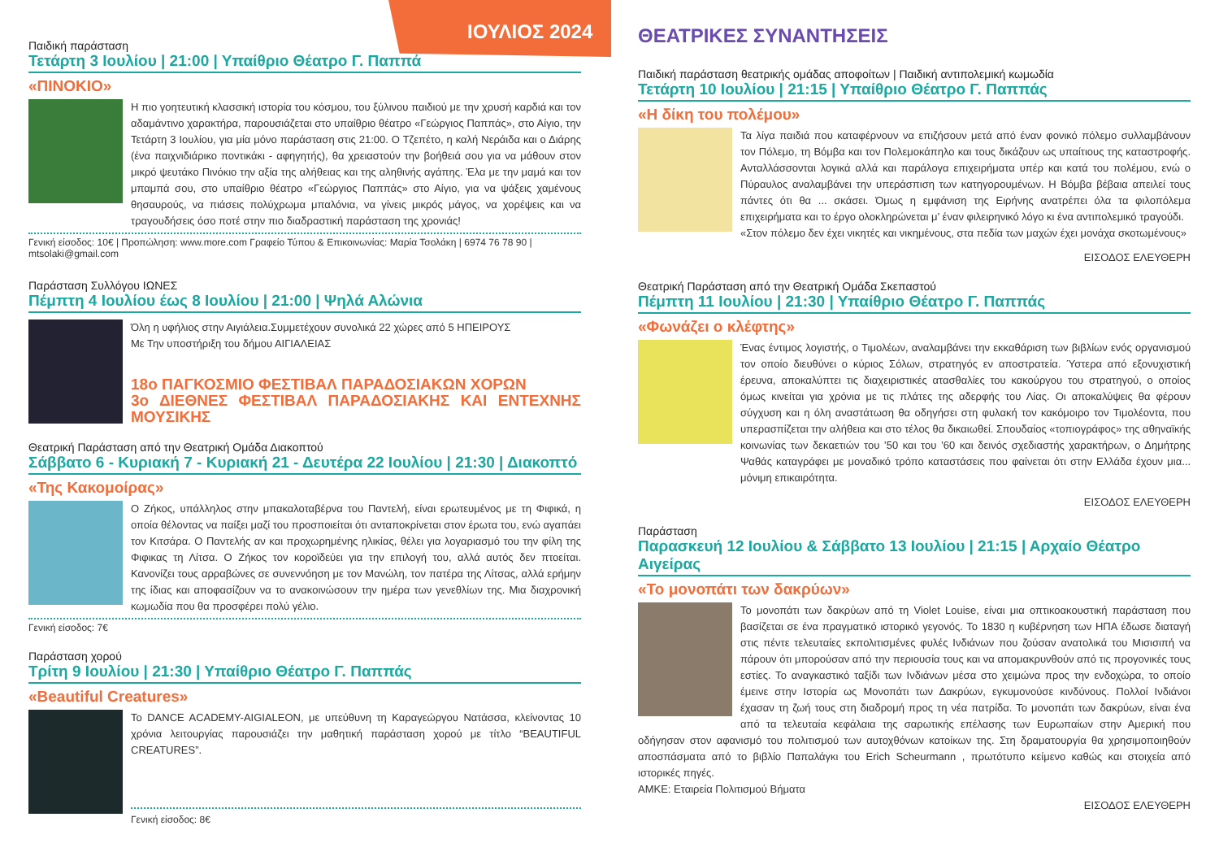ΙΟΥΛΙΟΣ 2024
Παιδική παράσταση
Τετάρτη 3 Ιουλίου | 21:00 | Υπαίθριο Θέατρο Γ. Παππά
«ΠΙΝΟΚΙΟ»
Η πιο γοητευτική κλασσική ιστορία του κόσμου, του ξύλινου παιδιού με την χρυσή καρδιά και τον αδαμάντινο χαρακτήρα, παρουσιάζεται στο υπαίθριο θέατρο «Γεώργιος Παππάς», στο Αίγιο, την Τετάρτη 3 Ιουλίου, για μία μόνο παράσταση στις 21:00. Ο Τζεπέτο, η καλή Νεράιδα και ο Διάρης (ένα παιχνιδιάρικο ποντικάκι - αφηγητής), θα χρειαστούν την βοήθειά σου για να μάθουν στον μικρό ψευτάκο Πινόκιο την αξία της αλήθειας και της αληθινής αγάπης. Έλα με την μαμά και τον μπαμπά σου, στο υπαίθριο θέατρο «Γεώργιος Παππάς» στο Αίγιο, για να ψάξεις χαμένους θησαυρούς, να πιάσεις πολύχρωμα μπαλόνια, να γίνεις μικρός μάγος, να χορέψεις και να τραγουδήσεις όσο ποτέ στην πιο διαδραστική παράσταση της χρονιάς!
Γενική είσοδος: 10€ | Προπώληση: www.more.com Γραφείο Τύπου & Επικοινωνίας: Μαρία Τσολάκη | 6974 76 78 90 | mtsolaki@gmail.com
Παράσταση Συλλόγου ΙΩΝΕΣ
Πέμπτη 4 Ιουλίου έως 8 Ιουλίου | 21:00 | Ψηλά Αλώνια
Όλη η υφήλιος στην Αιγιάλεια.Συμμετέχουν συνολικά 22 χώρες από 5 ΗΠΕΙΡΟΥΣ
Με Την υποστήριξη του δήμου ΑΙΓΙΑΛΕΙΑΣ
18ο ΠΑΓΚΟΣΜΙΟ ΦΕΣΤΙΒΑΛ ΠΑΡΑΔΟΣΙΑΚΩΝ ΧΟΡΩΝ
3ο ΔΙΕΘΝΕΣ ΦΕΣΤΙΒΑΛ ΠΑΡΑΔΟΣΙΑΚΗΣ ΚΑΙ ΕΝΤΕΧΝΗΣ ΜΟΥΣΙΚΗΣ
Θεατρική Παράσταση από την Θεατρική Ομάδα Διακοπτού
Σάββατο 6 - Κυριακή 7 - Κυριακή 21 - Δευτέρα 22 Ιουλίου | 21:30 | Διακοπτό
«Της Κακομοίρας»
Ο Ζήκος, υπάλληλος στην μπακαλοταβέρνα του Παντελή, είναι ερωτευμένος με τη Φιφικά, η οποία θέλοντας να παίξει μαζί του προσποιείται ότι ανταποκρίνεται στον έρωτα του, ενώ αγαπάει τον Κιτσάρα. Ο Παντελής αν και προχωρημένης ηλικίας, θέλει για λογαριασμό του την φίλη της Φιφικας τη Λίτσα. Ο Ζήκος τον κοροϊδεύει για την επιλογή του, αλλά αυτός δεν πτοείται. Κανονίζει τους αρραβώνες σε συνεννόηση με τον Μανώλη, τον πατέρα της Λίτσας, αλλά ερήμην της ίδιας και αποφασίζουν να το ανακοινώσουν την ημέρα των γενεθλίων της. Μια διαχρονική κωμωδία που θα προσφέρει πολύ γέλιο.
Γενική είσοδος: 7€
Παράσταση χορού
Τρίτη 9 Ιουλίου | 21:30 | Υπαίθριο Θέατρο Γ. Παππάς
«Beautiful Creatures»
Το DANCE ACADEMY-AIGIALEON, με υπεύθυνη τη Καραγεώργου Νατάσσα, κλείνοντας 10 χρόνια λειτουργίας παρουσιάζει την μαθητική παράσταση χορού με τίτλο “BEAUTIFUL CREATURES”.
Γενική είσοδος: 8€
ΘΕΑΤΡΙΚΕΣ ΣΥΝΑΝΤΗΣΕΙΣ
Παιδική παράσταση θεατρικής ομάδας αποφοίτων | Παιδική αντιπολεμική κωμωδία
Τετάρτη 10 Ιουλίου | 21:15 | Υπαίθριο Θέατρο Γ. Παππάς
«Η δίκη του πολέμου»
Τα λίγα παιδιά που καταφέρνουν να επιζήσουν μετά από έναν φονικό πόλεμο συλλαμβάνουν τον Πόλεμο, τη Βόμβα και τον Πολεμοκάπηλο και τους δικάζουν ως υπαίτιους της καταστροφής. Ανταλλάσσονται λογικά αλλά και παράλογα επιχειρήματα υπέρ και κατά του πολέμου, ενώ ο Πύραυλος αναλαμβάνει την υπεράσπιση των κατηγορουμένων. Η Βόμβα βέβαια απειλεί τους πάντες ότι θα ... σκάσει. Όμως η εμφάνιση της Ειρήνης ανατρέπει όλα τα φιλοπόλεμα επιχειρήματα και το έργο ολοκληρώνεται μ’ έναν φιλειρηνικό λόγο κι ένα αντιπολεμικό τραγούδι.
«Στον πόλεμο δεν έχει νικητές και νικημένους, στα πεδία των μαχών έχει μονάχα σκοτωμένους»
ΕΙΣΟΔΟΣ ΕΛΕΥΘΕΡΗ
Θεατρική Παράσταση από την Θεατρική Ομάδα Σκεπαστού
Πέμπτη 11 Ιουλίου | 21:30 | Υπαίθριο Θέατρο Γ. Παππάς
«Φωνάζει ο κλέφτης»
Ένας έντιμος λογιστής, ο Τιμολέων, αναλαμβάνει την εκκαθάριση των βιβλίων ενός οργανισμού τον οποίο διευθύνει ο κύριος Σόλων, στρατηγός εν αποστρατεία. Ύστερα από εξονυχιστική έρευνα, αποκαλύπτει τις διαχειριστικές ατασθαλίες του κακούργου του στρατηγού, ο οποίος όμως κινείται για χρόνια με τις πλάτες της αδερφής του Λίας. Οι αποκαλύψεις θα φέρουν σύγχυση και η όλη αναστάτωση θα οδηγήσει στη φυλακή τον κακόμοιρο τον Τιμολέοντα, που υπερασπίζεται την αλήθεια και στο τέλος θα δικαιωθεί. Σπουδαίος «τοπιογράφος» της αθηναϊκής κοινωνίας των δεκαετιών του ’50 και του ’60 και δεινός σχεδιαστής χαρακτήρων, ο Δημήτρης Ψαθάς καταγράφει με μοναδικό τρόπο καταστάσεις που φαίνεται ότι στην Ελλάδα έχουν μια... μόνιμη επικαιρότητα.
ΕΙΣΟΔΟΣ ΕΛΕΥΘΕΡΗ
Παράσταση
Παρασκευή 12 Ιουλίου & Σάββατο 13 Ιουλίου | 21:15 | Αρχαίο Θέατρο Αιγείρας
«Το μονοπάτι των δακρύων»
Το μονοπάτι των δακρύων από τη Violet Louise, είναι μια οπτικοακουστική παράσταση που βασίζεται σε ένα πραγματικό ιστορικό γεγονός. Το 1830 η κυβέρνηση των ΗΠΑ έδωσε διαταγή στις πέντε τελευταίες εκπολιτισμένες φυλές Ινδιάνων που ζούσαν ανατολικά του Μισισιπή να πάρουν ότι μπορούσαν από την περιουσία τους και να απομακρυνθούν από τις προγονικές τους εστίες. Το αναγκαστικό ταξίδι των Ινδιάνων μέσα στο χειμώνα προς την ενδοχώρα, το οποίο έμεινε στην Ιστορία ως Μονοπάτι των Δακρύων, εγκυμονούσε κινδύνους. Πολλοί Ινδιάνοι έχασαν τη ζωή τους στη διαδρομή προς τη νέα πατρίδα. Το μονοπάτι των δακρύων, είναι ένα από τα τελευταία κεφάλαια της σαρωτικής επέλασης των Ευρωπαίων στην Αμερική που οδήγησαν στον αφανισμό του πολιτισμού των αυτοχθόνων κατοίκων της. Στη δραματουργία θα χρησιμοποιηθούν αποσπάσματα από το βιβλίο Παπαλάγκι του Erich Scheurmann , πρωτότυπο κείμενο καθώς και στοιχεία από ιστορικές πηγές.
ΑΜΚΕ: Εταιρεία Πολιτισμού Βήματα
ΕΙΣΟΔΟΣ ΕΛΕΥΘΕΡΗ